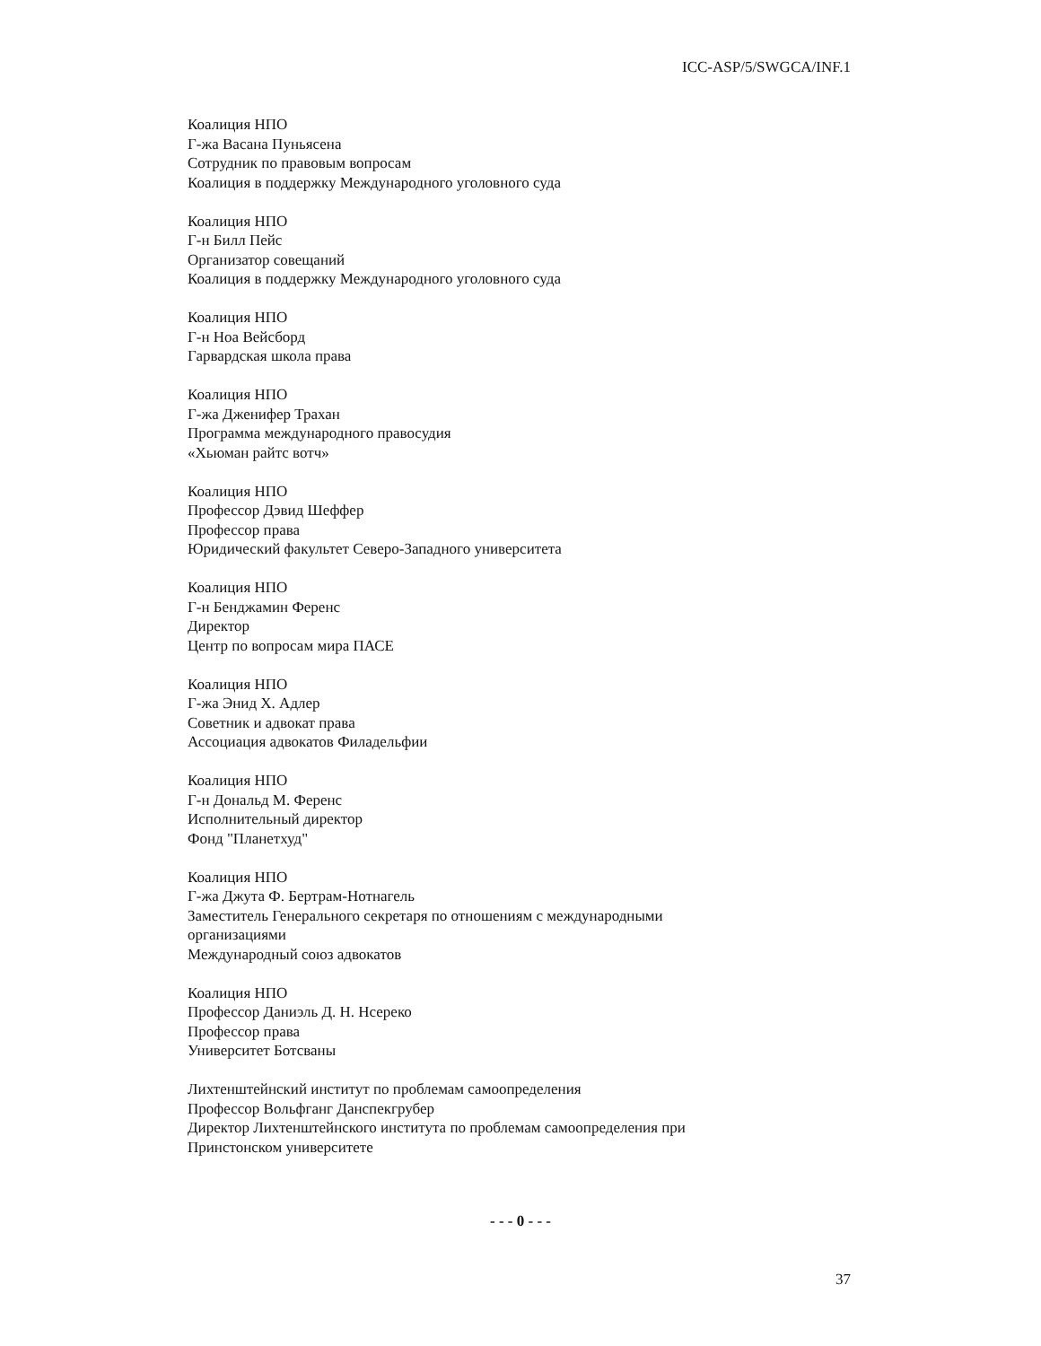ICC-ASP/5/SWGCA/INF.1
Коалиция НПО
Г-жа Васана Пуньясена
Сотрудник по правовым вопросам
Коалиция в поддержку Международного уголовного суда
Коалиция НПО
Г-н Билл Пейс
Организатор совещаний
Коалиция в поддержку Международного уголовного суда
Коалиция НПО
Г-н Ноа Вейсборд
Гарвардская школа права
Коалиция НПО
Г-жа Дженифер Трахан
Программа международного правосудия
«Хьюман райтс вотч»
Коалиция НПО
Профессор Дэвид Шеффер
Профессор права
Юридический факультет Северо-Западного университета
Коалиция НПО
Г-н Бенджамин Ференс
Директор
Центр по вопросам мира ПАСЕ
Коалиция НПО
Г-жа Энид Х. Адлер
Советник и адвокат права
Ассоциация адвокатов Филадельфии
Коалиция НПО
Г-н Дональд М. Ференс
Исполнительный директор
Фонд "Планетхуд"
Коалиция НПО
Г-жа Джута Ф. Бертрам-Нотнагель
Заместитель Генерального секретаря по отношениям с международными организациями
Международный союз адвокатов
Коалиция НПО
Профессор Даниэль Д. Н. Нсереко
Профессор права
Университет Ботсваны
Лихтенштейнский институт по проблемам самоопределения
Профессор Вольфганг Данспекгрубер
Директор Лихтенштейнского института по проблемам самоопределения при Принстонском университете
- - - 0 - - -
37